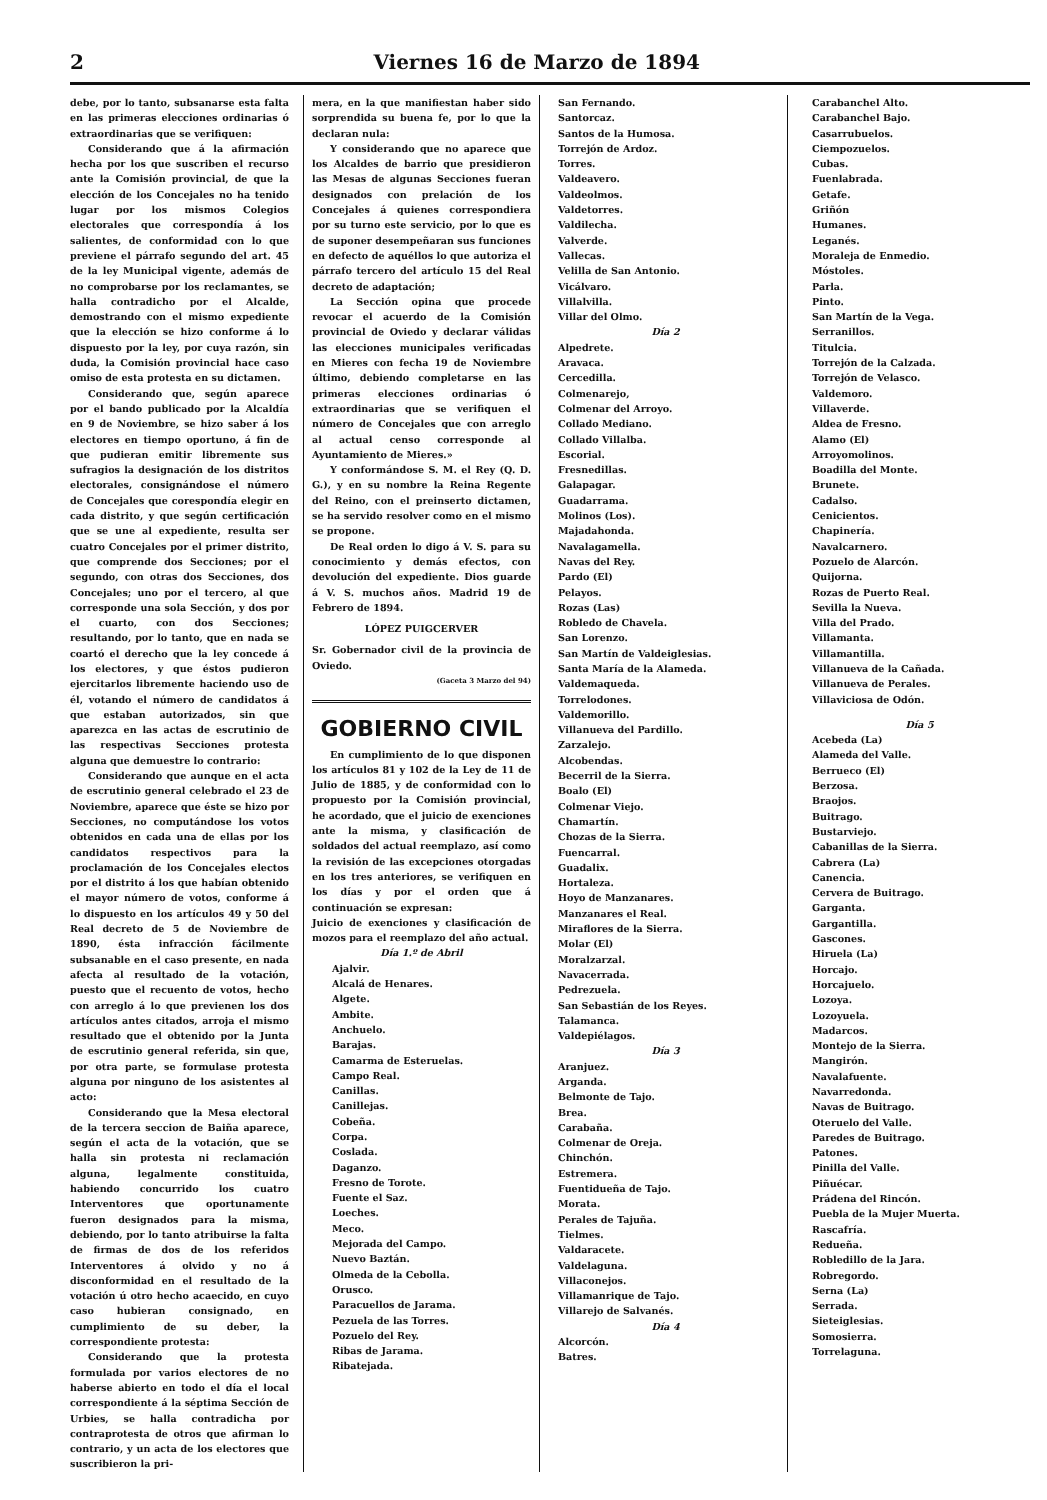2 Viernes 16 de Marzo de 1894
debe, por lo tanto, subsanarse esta falta en las primeras elecciones ordinarias ó extraordinarias que se verifiquen:
Considerando que á la afirmación hecha por los que suscriben el recurso ante la Comisión provincial, de que la elección de los Concejales no ha tenido lugar por los mismos Colegios electorales que correspondía á los salientes, de conformidad con lo que previene el párrafo segundo del art. 45 de la ley Municipal vigente, además de no comprobarse por los reclamantes, se halla contradicho por el Alcalde, demostrando con el mismo expediente que la elección se hizo conforme á lo dispuesto por la ley, por cuya razón, sin duda, la Comisión provincial hace caso omiso de esta protesta en su dictamen.
Considerando que, según aparece por el bando publicado por la Alcaldía en 9 de Noviembre, se hizo saber á los electores en tiempo oportuno, á fin de que pudieran emitir libremente sus sufragios la designación de los distritos electorales, consignándose el número de Concejales que corespondía elegir en cada distrito, y que según certificación que se une al expediente, resulta ser cuatro Concejales por el primer distrito, que comprende dos Secciones; por el segundo, con otras dos Secciones, dos Concejales; uno por el tercero, al que corresponde una sola Sección, y dos por el cuarto, con dos Secciones; resultando, por lo tanto, que en nada se coartó el derecho que la ley concede á los electores, y que éstos pudieron ejercitarlos libremente haciendo uso de él, votando el número de candidatos á que estaban autorizados, sin que aparezca en las actas de escrutinio de las respectivas Secciones protesta alguna que demuestre lo contrario:
Considerando que aunque en el acta de escrutinio general celebrado el 23 de Noviembre, aparece que éste se hizo por Secciones, no computándose los votos obtenidos en cada una de ellas por los candidatos respectivos para la proclamación de los Concejales electos por el distrito á los que habían obtenido el mayor número de votos, conforme á lo dispuesto en los artículos 49 y 50 del Real decreto de 5 de Noviembre de 1890, ésta infracción fácilmente subsanable en el caso presente, en nada afecta al resultado de la votación, puesto que el recuento de votos, hecho con arreglo á lo que previenen los dos artículos antes citados, arroja el mismo resultado que el obtenido por la Junta de escrutinio general referida, sin que, por otra parte, se formulase protesta alguna por ninguno de los asistentes al acto:
Considerando que la Mesa electoral de la tercera seccion de Baiña aparece, según el acta de la votación, que se halla sin protesta ni reclamación alguna, legalmente constituida, habiendo concurrido los cuatro Interventores que oportunamente fueron designados para la misma, debiendo, por lo tanto atribuirse la falta de firmas de dos de los referidos Interventores á olvido y no á disconformidad en el resultado de la votación ú otro hecho acaecido, en cuyo caso hubieran consignado, en cumplimiento de su deber, la correspondiente protesta:
Considerando que la protesta formulada por varios electores de no haberse abierto en todo el día el local correspondiente á la séptima Sección de Urbies, se halla contradicha por contraprotesta de otros que afirman lo contrario, y un acta de los electores que suscribieron la pri-
mera, en la que manifiestan haber sido sorprendida su buena fe, por lo que la declaran nula:
Y considerando que no aparece que los Alcaldes de barrio que presidieron las Mesas de algunas Secciones fueran designados con prelación de los Concejales á quienes correspondiera por su turno este servicio, por lo que es de suponer desempeñaran sus funciones en defecto de aquéllos lo que autoriza el párrafo tercero del artículo 15 del Real decreto de adaptación;
La Sección opina que procede revocar el acuerdo de la Comisión provincial de Oviedo y declarar válidas las elecciones municipales verificadas en Mieres con fecha 19 de Noviembre último, debiendo completarse en las primeras elecciones ordinarias ó extraordinarias que se verifiquen el número de Concejales que con arreglo al actual censo corresponde al Ayuntamiento de Mieres.»
Y conformándose S. M. el Rey (Q. D. G.), y en su nombre la Reina Regente del Reino, con el preinserto dictamen, se ha servido resolver como en el mismo se propone.
De Real orden lo digo á V. S. para su conocimiento y demás efectos, con devolución del expediente. Dios guarde á V. S. muchos años. Madrid 19 de Febrero de 1894.
LÓPEZ PUIGCERVER
Sr. Gobernador civil de la provincia de Oviedo.
(Gaceta 3 Marzo del 94)
GOBIERNO CIVIL
En cumplimiento de lo que disponen los artículos 81 y 102 de la Ley de 11 de Julio de 1885, y de conformidad con lo propuesto por la Comisión provincial, he acordado, que el juicio de exenciones ante la misma, y clasificación de soldados del actual reemplazo, así como la revisión de las excepciones otorgadas en los tres anteriores, se verifiquen en los días y por el orden que á continuación se expresan:
Juicio de exenciones y clasificación de mozos para el reemplazo del año actual.
Día 1.º de Abril
Ajalvir.
Alcalá de Henares.
Algete.
Ambite.
Anchuelo.
Barajas.
Camarma de Esteruelas.
Campo Real.
Canillas.
Canillejas.
Cobeña.
Corpa.
Coslada.
Daganzo.
Fresno de Torote.
Fuente el Saz.
Loeches.
Meco.
Mejorada del Campo.
Nuevo Baztán.
Olmeda de la Cebolla.
Orusco.
Paracuellos de Jarama.
Pezuela de las Torres.
Pozuelo del Rey.
Ribas de Jarama.
Ribatejada.
San Fernando.
Santorcaz.
Santos de la Humosa.
Torrejón de Ardoz.
Torres.
Valdeavero.
Valdeolmos.
Valdetorres.
Valdilecha.
Valverde.
Vallecas.
Velilla de San Antonio.
Vicálvaro.
Villalvilla.
Villar del Olmo.
Día 2
Alpedrete.
Aravaca.
Cercedilla.
Colmenarejo,
Colmenar del Arroyo.
Collado Mediano.
Collado Villalba.
Escorial.
Fresnedillas.
Galapagar.
Guadarrama.
Molinos (Los).
Majadahonda.
Navalagamella.
Navas del Rey.
Pardo (El)
Pelayos.
Rozas (Las)
Robledo de Chavela.
San Lorenzo.
San Martín de Valdeiglesias.
Santa María de la Alameda.
Valdemaqueda.
Torrelodones.
Valdemorillo.
Villanueva del Pardillo.
Zarzalejo.
Alcobendas.
Becerril de la Sierra.
Boalo (El)
Colmenar Viejo.
Chamartín.
Chozas de la Sierra.
Fuencarral.
Guadalix.
Hortaleza.
Hoyo de Manzanares.
Manzanares el Real.
Miraflores de la Sierra.
Molar (El)
Moralzarzal.
Navacerrada.
Pedrezuela.
San Sebastián de los Reyes.
Talamanca.
Valdepiélagos.
Día 3
Aranjuez.
Arganda.
Belmonte de Tajo.
Brea.
Carabaña.
Colmenar de Oreja.
Chinchón.
Estremera.
Fuentidueña de Tajo.
Morata.
Perales de Tajuña.
Tielmes.
Valdaracete.
Valdelaguna.
Villaconejos.
Villamanrique de Tajo.
Villarejo de Salvanés.
Día 4
Alcorcón.
Batres.
Carabanchel Alto.
Carabanchel Bajo.
Casarrubuelos.
Ciempozuelos.
Cubas.
Fuenlabrada.
Getafe.
Griñón
Humanes.
Leganés.
Moraleja de Enmedio.
Móstoles.
Parla.
Pinto.
San Martín de la Vega.
Serranillos.
Titulcia.
Torrejón de la Calzada.
Torrejón de Velasco.
Valdemoro.
Villaverde.
Aldea de Fresno.
Alamo (El)
Arroyomolinos.
Boadilla del Monte.
Brunete.
Cadalso.
Cenicientos.
Chapinería.
Navalcarnero.
Pozuelo de Alarcón.
Quijorna.
Rozas de Puerto Real.
Sevilla la Nueva.
Villa del Prado.
Villamanta.
Villamantilla.
Villanueva de la Cañada.
Villanueva de Perales.
Villaviciosa de Odón.
Día 5
Acebeda (La)
Alameda del Valle.
Berrueco (El)
Berzosa.
Braojos.
Buitrago.
Bustarviejo.
Cabanillas de la Sierra.
Cabrera (La)
Canencia.
Cervera de Buitrago.
Garganta.
Gargantilla.
Gascones.
Hiruela (La)
Horcajo.
Horcajuelo.
Lozoya.
Lozoyuela.
Madarcos.
Montejo de la Sierra.
Mangirón.
Navalafuente.
Navarredonda.
Navas de Buitrago.
Oteruelo del Valle.
Paredes de Buitrago.
Patones.
Pinilla del Valle.
Piñuécar.
Prádena del Rincón.
Puebla de la Mujer Muerta.
Rascafría.
Redueña.
Robledillo de la Jara.
Robregordo.
Serna (La)
Serrada.
Sieteiglesias.
Somosierra.
Torrelaguna.